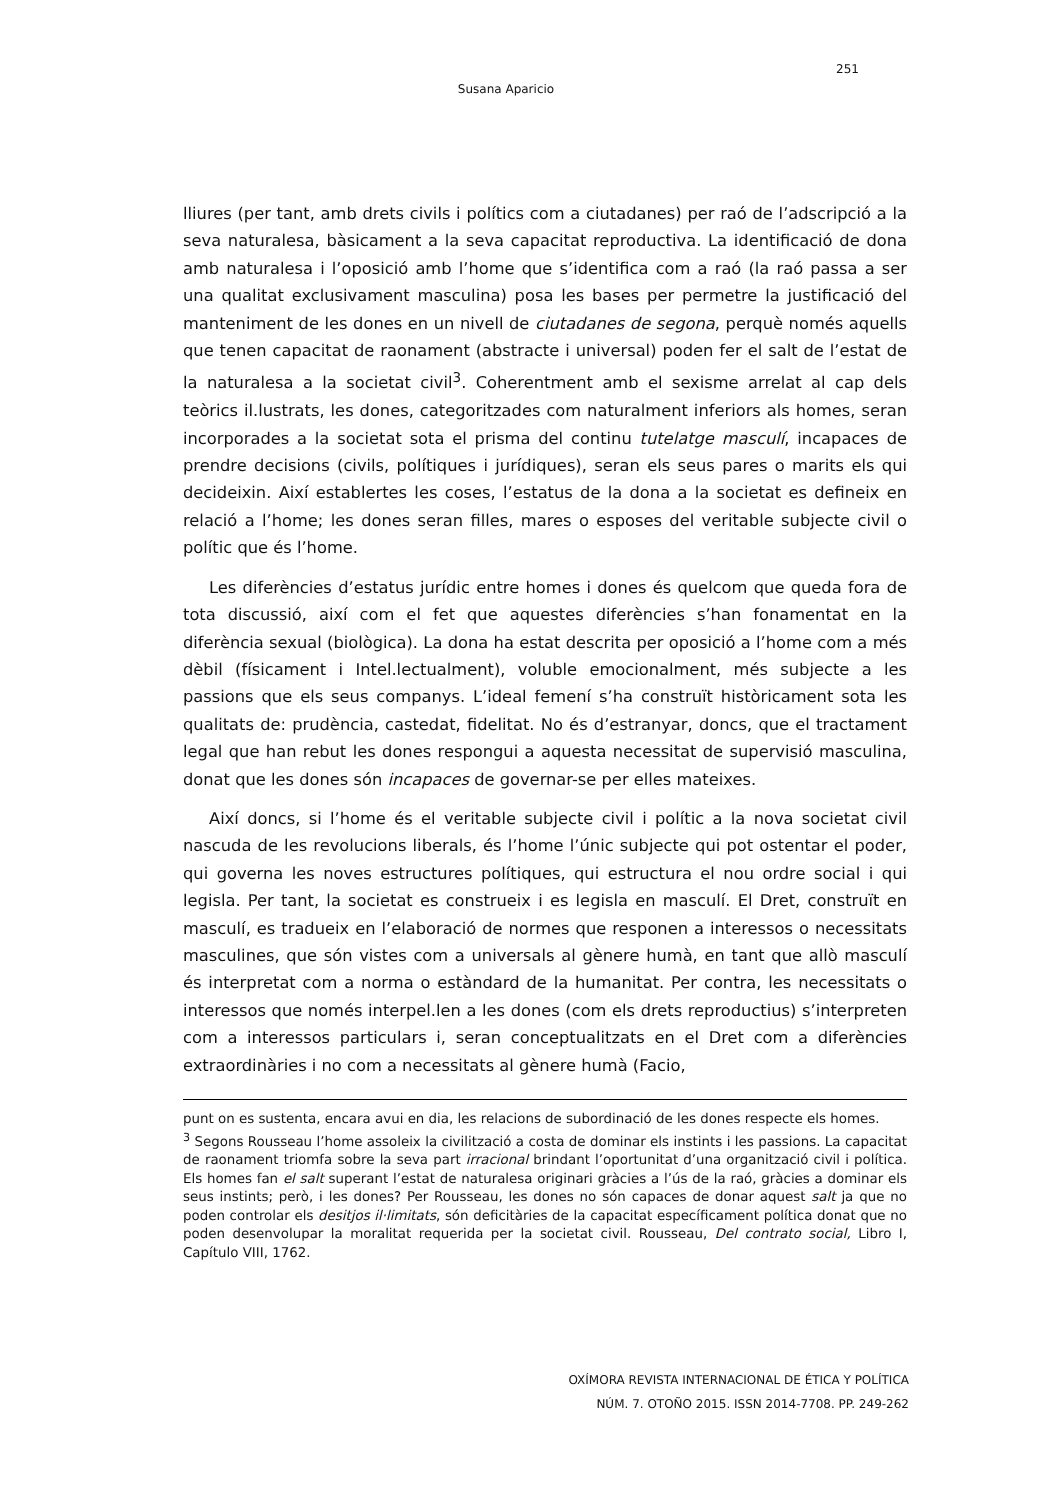251
Susana Aparicio
lliures (per tant, amb drets civils i polítics com a ciutadanes) per raó de l’adscripció a la seva naturalesa, bàsicament a la seva capacitat reproductiva. La identificació de dona amb naturalesa i l’oposició amb l’home que s’identifica com a raó (la raó passa a ser una qualitat exclusivament masculina) posa les bases per permetre la justificació del manteniment de les dones en un nivell de ciutadanes de segona, perquè només aquells que tenen capacitat de raonament (abstracte i universal) poden fer el salt de l’estat de la naturalesa a la societat civil<sup>3</sup>. Coherentment amb el sexisme arrelat al cap dels teòrics il.lustrats, les dones, categoritzades com naturalment inferiors als homes, seran incorporades a la societat sota el prisma del continu tutelatge masculí, incapaces de prendre decisions (civils, polítiques i jurídiques), seran els seus pares o marits els qui decideixin. Així establertes les coses, l’estatus de la dona a la societat es defineix en relació a l’home; les dones seran filles, mares o esposes del veritable subjecte civil o polític que és l’home.
Les diferències d’estatus jurídic entre homes i dones és quelcom que queda fora de tota discussió, així com el fet que aquestes diferències s’han fonamentat en la diferència sexual (biològica). La dona ha estat descrita per oposició a l’home com a més dèbil (físicament i Intel.lectualment), voluble emocionalment, més subjecte a les passions que els seus companys. L’ideal femení s’ha construït històricament sota les qualitats de: prudència, castedat, fidelitat. No és d’estranyar, doncs, que el tractament legal que han rebut les dones respongui a aquesta necessitat de supervisió masculina, donat que les dones són incapaces de governar-se per elles mateixes.
Així doncs, si l’home és el veritable subjecte civil i polític a la nova societat civil nascuda de les revolucions liberals, és l’home l’únic subjecte qui pot ostentar el poder, qui governa les noves estructures polítiques, qui estructura el nou ordre social i qui legisla. Per tant, la societat es construeix i es legisla en masculí. El Dret, construït en masculí, es tradueix en l’elaboració de normes que responen a interessos o necessitats masculines, que són vistes com a universals al gènere humà, en tant que allò masculí és interpretat com a norma o estàndard de la humanitat. Per contra, les necessitats o interessos que només interpel.len a les dones (com els drets reproductius) s’interpreten com a interessos particulars i, seran conceptualitzats en el Dret com a diferències extraordinàries i no com a necessitats al gènere humà (Facio,
punt on es sustenta, encara avui en dia, les relacions de subordinació de les dones respecte els homes.
<sup>3</sup> Segons Rousseau l’home assoleix la civilització a costa de dominar els instints i les passions. La capacitat de raonament triomfa sobre la seva part irracional brindant l’oportunitat d’una organització civil i política. Els homes fan el salt superant l’estat de naturalesa originari gràcies a l’ús de la raó, gràcies a dominar els seus instints; però, i les dones? Per Rousseau, les dones no són capaces de donar aquest salt ja que no poden controlar els desitjos il·limitats, són deficitàries de la capacitat específicament política donat que no poden desenvolupar la moralitat requerida per la societat civil. Rousseau, Del contrato social, Libro I, Capítulo VIII, 1762.
OXÍMORA REVISTA INTERNACIONAL DE ÉTICA Y POLÍTICA
NÚM. 7. OTOÑO 2015. ISSN 2014-7708. PP. 249-262